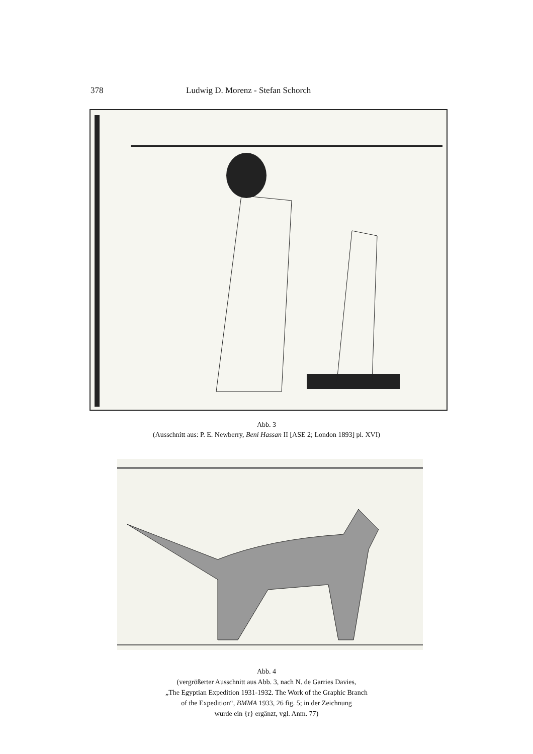378 Ludwig D. Morenz - Stefan Schorch
Abb. 3
(Ausschnitt aus: P. E. Newberry, Beni Hassan II [ASE 2; London 1893] pl. XVI)
Abb. 4
(vergrößerter Ausschnitt aus Abb. 3, nach N. de Garries Davies,
„The Egyptian Expedition 1931-1932. The Work of the Graphic Branch
of the Expedition“, BMMA 1933, 26 fig. 5; in der Zeichnung
wurde ein {r} ergänzt, vgl. Anm. 77)